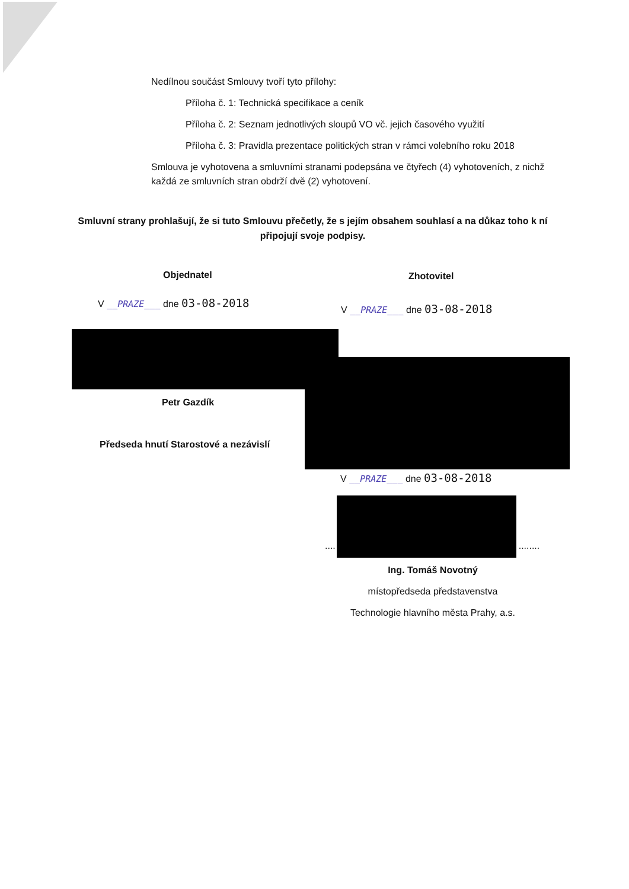Nedílnou součást Smlouvy tvoří tyto přílohy:
Příloha č. 1: Technická specifikace a ceník
Příloha č. 2: Seznam jednotlivých sloupů VO vč. jejich časového využití
Příloha č. 3: Pravidla prezentace politických stran v rámci volebního roku 2018
Smlouva je vyhotovena a smluvními stranami podepsána ve čtyřech (4) vyhotoveních, z nichž každá ze smluvních stran obdrží dvě (2) vyhotovení.
Smluvní strany prohlašují, že si tuto Smlouvu přečetly, že s jejím obsahem souhlasí a na důkaz toho k ní připojují svoje podpisy.
Objednatel Zhotovitel
V __PRAZE___ dne 03-08-2018
V __PRAZE___ dne 03-08-2018
Petr Gazdík
Předseda hnutí Starostové a nezávislí
V __PRAZE___ dne 03-08-2018
.... ........
Ing. Tomáš Novotný
místopředseda představenstva
Technologie hlavního města Prahy, a.s.